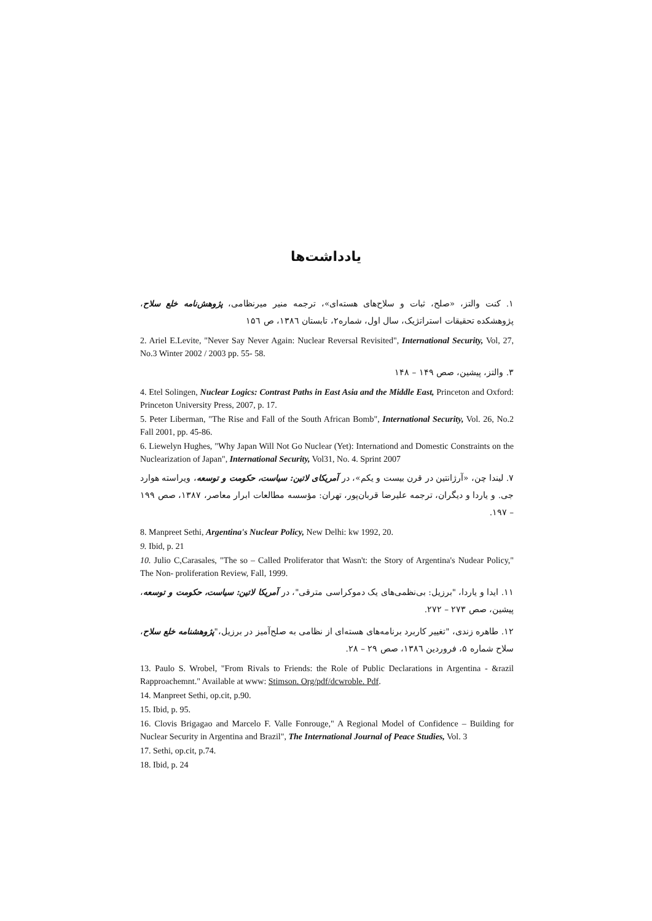یادداشت‌ها
۱. کنت والتز، «صلح، ثبات و سلاح‌های هسته‌ای»، ترجمه منیر میرنظامی، پژوهش‌نامه خلع سلاح، پژوهشکده تحقیقات استراتژیک، سال اول، شماره۲، تابستان ۱۳۸٦، ص ۱۵٦
2. Ariel E.Levite, "Never Say Never Again: Nuclear Reversal Revisited", International Security, Vol, 27, No.3 Winter 2002 / 2003 pp. 55- 58.
۳. والتز، پیشین، صص ۱۴۹ – ۱۴۸
4. Etel Solingen, Nuclear Logics: Contrast Paths in East Asia and the Middle East, Princeton and Oxford: Princeton University Press, 2007, p. 17.
5. Peter Liberman, "The Rise and Fall of the South African Bomb", International Security, Vol. 26, No.2 Fall 2001, pp. 45-86.
6. Liewelyn Hughes, "Why Japan Will Not Go Nuclear (Yet): Internationd and Domestic Constraints on the Nuclearization of Japan", International Security, Vol31, No. 4. Sprint 2007
۷. لیندا چن، «آرژانتین در قرن بیست و یکم»، در آمریکای لاتین: سیاست، حکومت و توسعه، ویراسته هوارد جی. و یاردا و دیگران، ترجمه علیرضا قربان‌پور، تهران: مؤسسه مطالعات ابرار معاصر، ۱۳۸۷، صص ۱۹۹ – ۱۹۷.
8. Manpreet Sethi, Argentina's Nuclear Policy, New Delhi: kw 1992, 20.
9. Ibid, p. 21
10. Julio C,Carasales, "The so – Called Proliferator that Wasn't: the Story of Argentina's Nudear Policy," The Non- proliferation Review, Fall, 1999.
۱۱. ایدا و یاردا، "برزیل: بی‌نظمی‌های یک دموکراسی مترقی"، در آمریکا لاتین: سیاست، حکومت و توسعه، پیشین، صص ۲۷۳ – ۲۷۲.
۱۲. طاهره زندی، "تغییر کاربرد برنامه‌های هسته‌ای از نظامی به صلح‌آمیز در برزیل،"پژوهشنامه خلع سلاح، سلاح شماره ۵، فروردین ۱۳۸٦، صص ۲۹ – ۲۸.
13. Paulo S. Wrobel, "From Rivals to Friends: the Role of Public Declarations in Argentina - &razil Rapproachemnt." Available at www: Stimson. Org/pdf/dcwroble. Pdf.
14. Manpreet Sethi, op.cit, p.90.
15. Ibid, p. 95.
16. Clovis Brigagao and Marcelo F. Valle Fonrouge," A Regional Model of Confidence – Building for Nuclear Security in Argentina and Brazil", The International Journal of Peace Studies, Vol. 3
17. Sethi, op.cit, p.74.
18. Ibid, p. 24